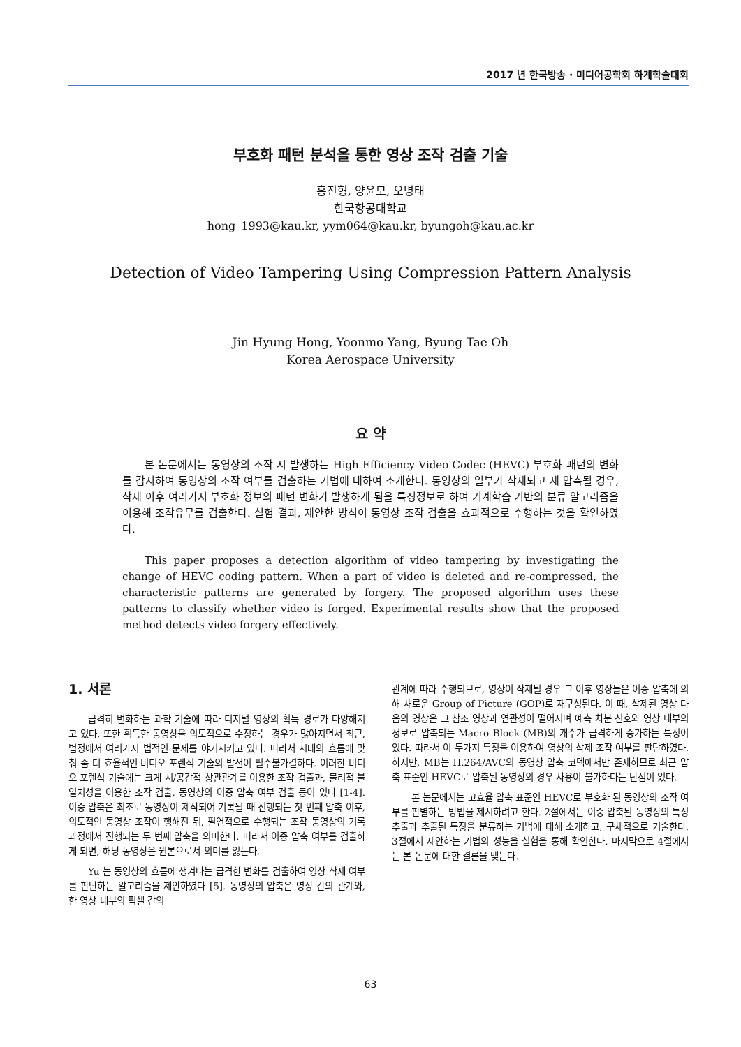2017 년 한국방송 · 미디어공학회 하계학술대회
부호화 패턴 분석을 통한 영상 조작 검출 기술
홍진형, 양윤모, 오병태
한국항공대학교
hong_1993@kau.kr, yym064@kau.kr, byungoh@kau.ac.kr
Detection of Video Tampering Using Compression Pattern Analysis
Jin Hyung Hong, Yoonmo Yang, Byung Tae Oh
Korea Aerospace University
요 약
본 논문에서는 동영상의 조작 시 발생하는 High Efficiency Video Codec (HEVC) 부호화 패턴의 변화를 감지하여 동영상의 조작 여부를 검출하는 기법에 대하여 소개한다. 동영상의 일부가 삭제되고 재 압축될 경우, 삭제 이후 여러가지 부호화 정보의 패턴 변화가 발생하게 됨을 특징정보로 하여 기계학습 기반의 분류 알고리즘을 이용해 조작유무를 검출한다. 실험 결과, 제안한 방식이 동영상 조작 검출을 효과적으로 수행하는 것을 확인하였다.
This paper proposes a detection algorithm of video tampering by investigating the change of HEVC coding pattern. When a part of video is deleted and re-compressed, the characteristic patterns are generated by forgery. The proposed algorithm uses these patterns to classify whether video is forged. Experimental results show that the proposed method detects video forgery effectively.
1. 서론
급격히 변화하는 과학 기술에 따라 디지털 영상의 획득 경로가 다양해지고 있다. 또한 획득한 동영상을 의도적으로 수정하는 경우가 많아지면서 최근, 법정에서 여러가지 법적인 문제를 야기시키고 있다. 따라서 시대의 흐름에 맞춰 좀 더 효율적인 비디오 포렌식 기술의 발전이 필수불가결하다. 이러한 비디오 포렌식 기술에는 크게 시/공간적 상관관계를 이용한 조작 검출과, 물리적 불일치성을 이용한 조작 검출, 동영상의 이중 압축 여부 검출 등이 있다 [1-4]. 이중 압축은 최초로 동영상이 제작되어 기록될 때 진행되는 첫 번째 압축 이후, 의도적인 동영상 조작이 행해진 뒤, 필연적으로 수행되는 조작 동영상의 기록 과정에서 진행되는 두 번째 압축을 의미한다. 따라서 이중 압축 여부를 검출하게 되면, 해당 동영상은 원본으로서 의미를 잃는다.
Yu 는 동영상의 흐름에 생겨나는 급격한 변화를 검출하여 영상 삭제 여부를 판단하는 알고리즘을 제안하였다 [5]. 동영상의 압축은 영상 간의 관계와, 한 영상 내부의 픽셀 간의
관계에 따라 수행되므로, 영상이 삭제될 경우 그 이후 영상들은 이중 압축에 의해 새로운 Group of Picture (GOP)로 재구성된다. 이 때, 삭제된 영상 다음의 영상은 그 참조 영상과 연관성이 떨어지며 예측 차분 신호와 영상 내부의 정보로 압축되는 Macro Block (MB)의 개수가 급격하게 증가하는 특징이 있다. 따라서 이 두가지 특징을 이용하여 영상의 삭제 조작 여부를 판단하였다. 하지만, MB는 H.264/AVC의 동영상 압축 코덱에서만 존재하므로 최근 압축 표준인 HEVC로 압축된 동영상의 경우 사용이 불가하다는 단점이 있다.
본 논문에서는 고효율 압축 표준인 HEVC로 부호화 된 동영상의 조작 여부를 판별하는 방법을 제시하려고 한다. 2절에서는 이중 압축된 동영상의 특징 추출과 추출된 특징을 분류하는 기법에 대해 소개하고, 구체적으로 기술한다. 3절에서 제안하는 기법의 성능을 실험을 통해 확인한다. 마지막으로 4절에서는 본 논문에 대한 결론을 맺는다.
63